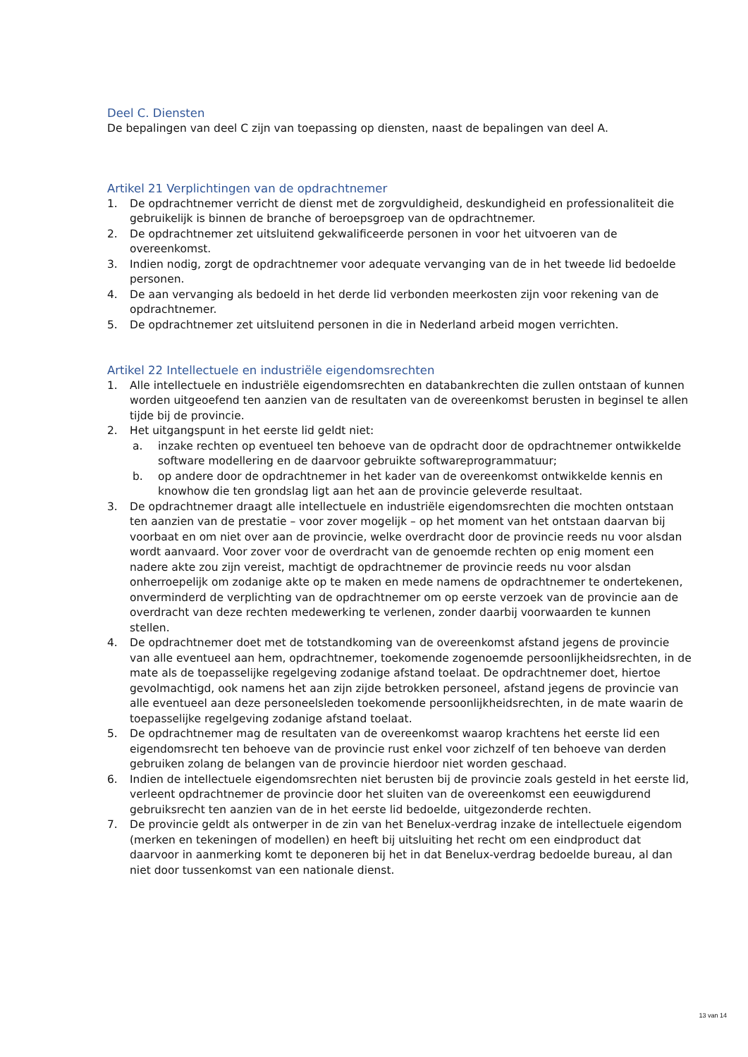Deel C. Diensten
De bepalingen van deel C zijn van toepassing op diensten, naast de bepalingen van deel A.
Artikel 21 Verplichtingen van de opdrachtnemer
1. De opdrachtnemer verricht de dienst met de zorgvuldigheid, deskundigheid en professionaliteit die gebruikelijk is binnen de branche of beroepsgroep van de opdrachtnemer.
2. De opdrachtnemer zet uitsluitend gekwalificeerde personen in voor het uitvoeren van de overeenkomst.
3. Indien nodig, zorgt de opdrachtnemer voor adequate vervanging van de in het tweede lid bedoelde personen.
4. De aan vervanging als bedoeld in het derde lid verbonden meerkosten zijn voor rekening van de opdrachtnemer.
5. De opdrachtnemer zet uitsluitend personen in die in Nederland arbeid mogen verrichten.
Artikel 22 Intellectuele en industriële eigendomsrechten
1. Alle intellectuele en industriële eigendomsrechten en databankrechten die zullen ontstaan of kunnen worden uitgeoefend ten aanzien van de resultaten van de overeenkomst berusten in beginsel te allen tijde bij de provincie.
2. Het uitgangspunt in het eerste lid geldt niet:
a. inzake rechten op eventueel ten behoeve van de opdracht door de opdrachtnemer ontwikkelde software modellering en de daarvoor gebruikte softwareprogrammatuur;
b. op andere door de opdrachtnemer in het kader van de overeenkomst ontwikkelde kennis en knowhow die ten grondslag ligt aan het aan de provincie geleverde resultaat.
3. De opdrachtnemer draagt alle intellectuele en industriële eigendomsrechten die mochten ontstaan ten aanzien van de prestatie – voor zover mogelijk – op het moment van het ontstaan daarvan bij voorbaat en om niet over aan de provincie, welke overdracht door de provincie reeds nu voor alsdan wordt aanvaard. Voor zover voor de overdracht van de genoemde rechten op enig moment een nadere akte zou zijn vereist, machtigt de opdrachtnemer de provincie reeds nu voor alsdan onherroepelijk om zodanige akte op te maken en mede namens de opdrachtnemer te ondertekenen, onverminderd de verplichting van de opdrachtnemer om op eerste verzoek van de provincie aan de overdracht van deze rechten medewerking te verlenen, zonder daarbij voorwaarden te kunnen stellen.
4. De opdrachtnemer doet met de totstandkoming van de overeenkomst afstand jegens de provincie van alle eventueel aan hem, opdrachtnemer, toekomende zogenoemde persoonlijkheidsrechten, in de mate als de toepasselijke regelgeving zodanige afstand toelaat. De opdrachtnemer doet, hiertoe gevolmachtigd, ook namens het aan zijn zijde betrokken personeel, afstand jegens de provincie van alle eventueel aan deze personeelsleden toekomende persoonlijkheidsrechten, in de mate waarin de toepasselijke regelgeving zodanige afstand toelaat.
5. De opdrachtnemer mag de resultaten van de overeenkomst waarop krachtens het eerste lid een eigendomsrecht ten behoeve van de provincie rust enkel voor zichzelf of ten behoeve van derden gebruiken zolang de belangen van de provincie hierdoor niet worden geschaad.
6. Indien de intellectuele eigendomsrechten niet berusten bij de provincie zoals gesteld in het eerste lid, verleent opdrachtnemer de provincie door het sluiten van de overeenkomst een eeuwigdurend gebruiksrecht ten aanzien van de in het eerste lid bedoelde, uitgezonderde rechten.
7. De provincie geldt als ontwerper in de zin van het Benelux-verdrag inzake de intellectuele eigendom (merken en tekeningen of modellen) en heeft bij uitsluiting het recht om een eindproduct dat daarvoor in aanmerking komt te deponeren bij het in dat Benelux-verdrag bedoelde bureau, al dan niet door tussenkomst van een nationale dienst.
13 van 14